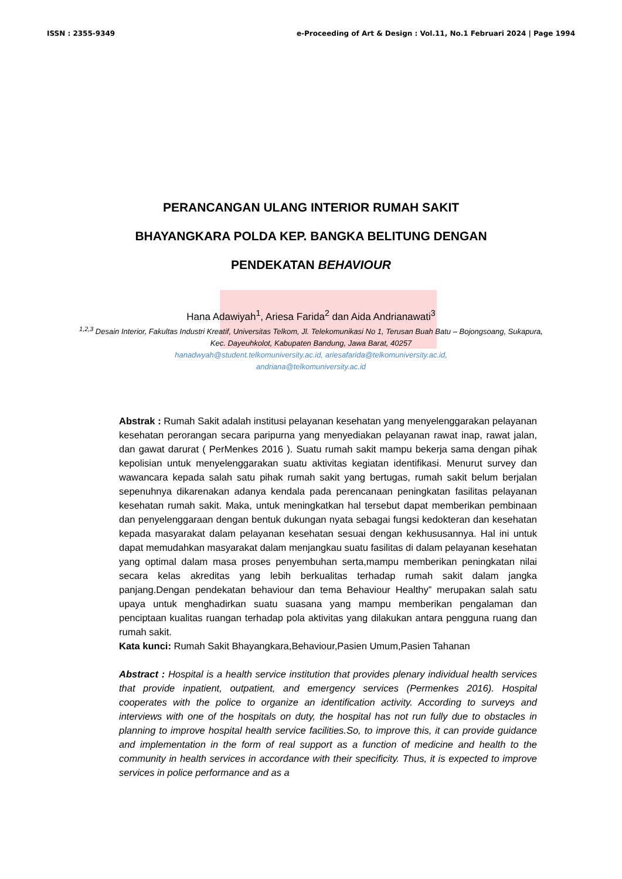ISSN : 2355-9349 e-Proceeding of Art & Design : Vol.11, No.1 Februari 2024 | Page 1994
PERANCANGAN ULANG INTERIOR RUMAH SAKIT
BHAYANGKARA POLDA KEP. BANGKA BELITUNG DENGAN
PENDEKATAN BEHAVIOUR
Hana Adawiyah<sup>1</sup>, Ariesa Farida<sup>2</sup> dan Aida Andrianawati<sup>3</sup>
<sup>1,2,3</sup> Desain Interior, Fakultas Industri Kreatif, Universitas Telkom, Jl. Telekomunikasi No 1, Terusan Buah Batu – Bojongsoang, Sukapura, Kec. Dayeuhkolot, Kabupaten Bandung, Jawa Barat, 40257
hanadwyah@student.telkomuniversity.ac.id, ariesafarida@telkomuniversity.ac.id,
andriana@telkomuniversity.ac.id
Abstrak : Rumah Sakit adalah institusi pelayanan kesehatan yang menyelenggarakan pelayanan kesehatan perorangan secara paripurna yang menyediakan pelayanan rawat inap, rawat jalan, dan gawat darurat ( PerMenkes 2016 ). Suatu rumah sakit mampu bekerja sama dengan pihak kepolisian untuk menyelenggarakan suatu aktivitas kegiatan identifikasi. Menurut survey dan wawancara kepada salah satu pihak rumah sakit yang bertugas, rumah sakit belum berjalan sepenuhnya dikarenakan adanya kendala pada perencanaan peningkatan fasilitas pelayanan kesehatan rumah sakit. Maka, untuk meningkatkan hal tersebut dapat memberikan pembinaan dan penyelenggaraan dengan bentuk dukungan nyata sebagai fungsi kedokteran dan kesehatan kepada masyarakat dalam pelayanan kesehatan sesuai dengan kekhususannya. Hal ini untuk dapat memudahkan masyarakat dalam menjangkau suatu fasilitas di dalam pelayanan kesehatan yang optimal dalam masa proses penyembuhan serta,mampu memberikan peningkatan nilai secara kelas akreditas yang lebih berkualitas terhadap rumah sakit dalam jangka panjang.Dengan pendekatan behaviour dan tema Behaviour Healthy” merupakan salah satu upaya untuk menghadirkan suatu suasana yang mampu memberikan pengalaman dan penciptaan kualitas ruangan terhadap pola aktivitas yang dilakukan antara pengguna ruang dan rumah sakit.
Kata kunci: Rumah Sakit Bhayangkara,Behaviour,Pasien Umum,Pasien Tahanan
Abstract : Hospital is a health service institution that provides plenary individual health services that provide inpatient, outpatient, and emergency services (Permenkes 2016). Hospital cooperates with the police to organize an identification activity. According to surveys and interviews with one of the hospitals on duty, the hospital has not run fully due to obstacles in planning to improve hospital health service facilities.So, to improve this, it can provide guidance and implementation in the form of real support as a function of medicine and health to the community in health services in accordance with their specificity. Thus, it is expected to improve services in police performance and as a